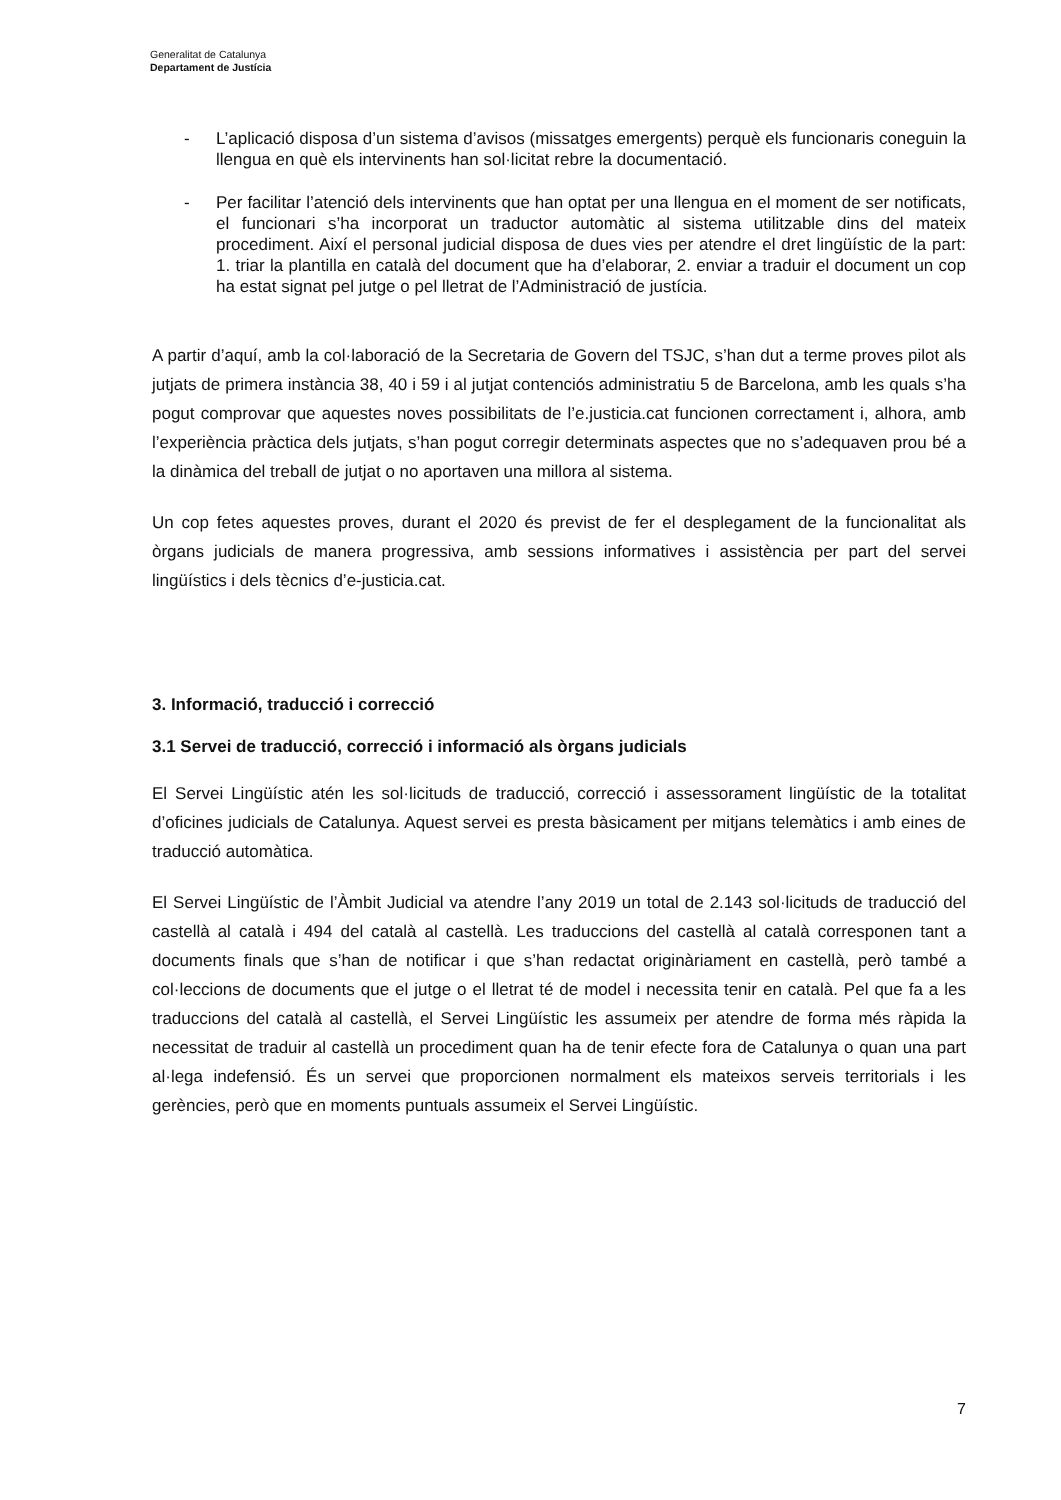Generalitat de Catalunya
Departament de Justícia
- L’aplicació disposa d’un sistema d’avisos (missatges emergents) perquè els funcionaris coneguin la llengua en què els intervinents han sol·licitat rebre la documentació.
- Per facilitar l’atenció dels intervinents que han optat per una llengua en el moment de ser notificats, el funcionari s’ha incorporat un traductor automàtic al sistema utilitzable dins del mateix procediment. Així el personal judicial disposa de dues vies per atendre el dret lingüístic de la part: 1. triar la plantilla en català del document que ha d’elaborar, 2. enviar a traduir el document un cop ha estat signat pel jutge o pel lletrat de l’Administració de justícia.
A partir d’aquí, amb la col·laboració de la Secretaria de Govern del TSJC, s’han dut a terme proves pilot als jutjats de primera instància 38, 40 i 59 i al jutjat contenciós administratiu 5 de Barcelona, amb les quals s’ha pogut comprovar que aquestes noves possibilitats de l’e.justicia.cat funcionen correctament i, alhora, amb l’experiència pràctica dels jutjats, s’han pogut corregir determinats aspectes que no s’adequaven prou bé a la dinàmica del treball de jutjat o no aportaven una millora al sistema.
Un cop fetes aquestes proves, durant el 2020 és previst de fer el desplegament de la funcionalitat als òrgans judicials de manera progressiva, amb sessions informatives i assistència per part del servei lingüístics i dels tècnics d’e-justicia.cat.
3. Informació, traducció i correcció
3.1 Servei de traducció, correcció i informació als òrgans judicials
El Servei Lingüístic atén les sol·licituds de traducció, correcció i assessorament lingüístic de la totalitat d’oficines judicials de Catalunya. Aquest servei es presta bàsicament per mitjans telemàtics i amb eines de traducció automàtica.
El Servei Lingüístic de l’Àmbit Judicial va atendre l’any 2019 un total de 2.143 sol·licituds de traducció del castellà al català i 494 del català al castellà. Les traduccions del castellà al català corresponen tant a documents finals que s’han de notificar i que s’han redactat originàriament en castellà, però també a col·leccions de documents que el jutge o el lletrat té de model i necessita tenir en català. Pel que fa a les traduccions del català al castellà, el Servei Lingüístic les assumeix per atendre de forma més ràpida la necessitat de traduir al castellà un procediment quan ha de tenir efecte fora de Catalunya o quan una part al·lega indefensió. És un servei que proporcionen normalment els mateixos serveis territorials i les gerències, però que en moments puntuals assumeix el Servei Lingüístic.
7